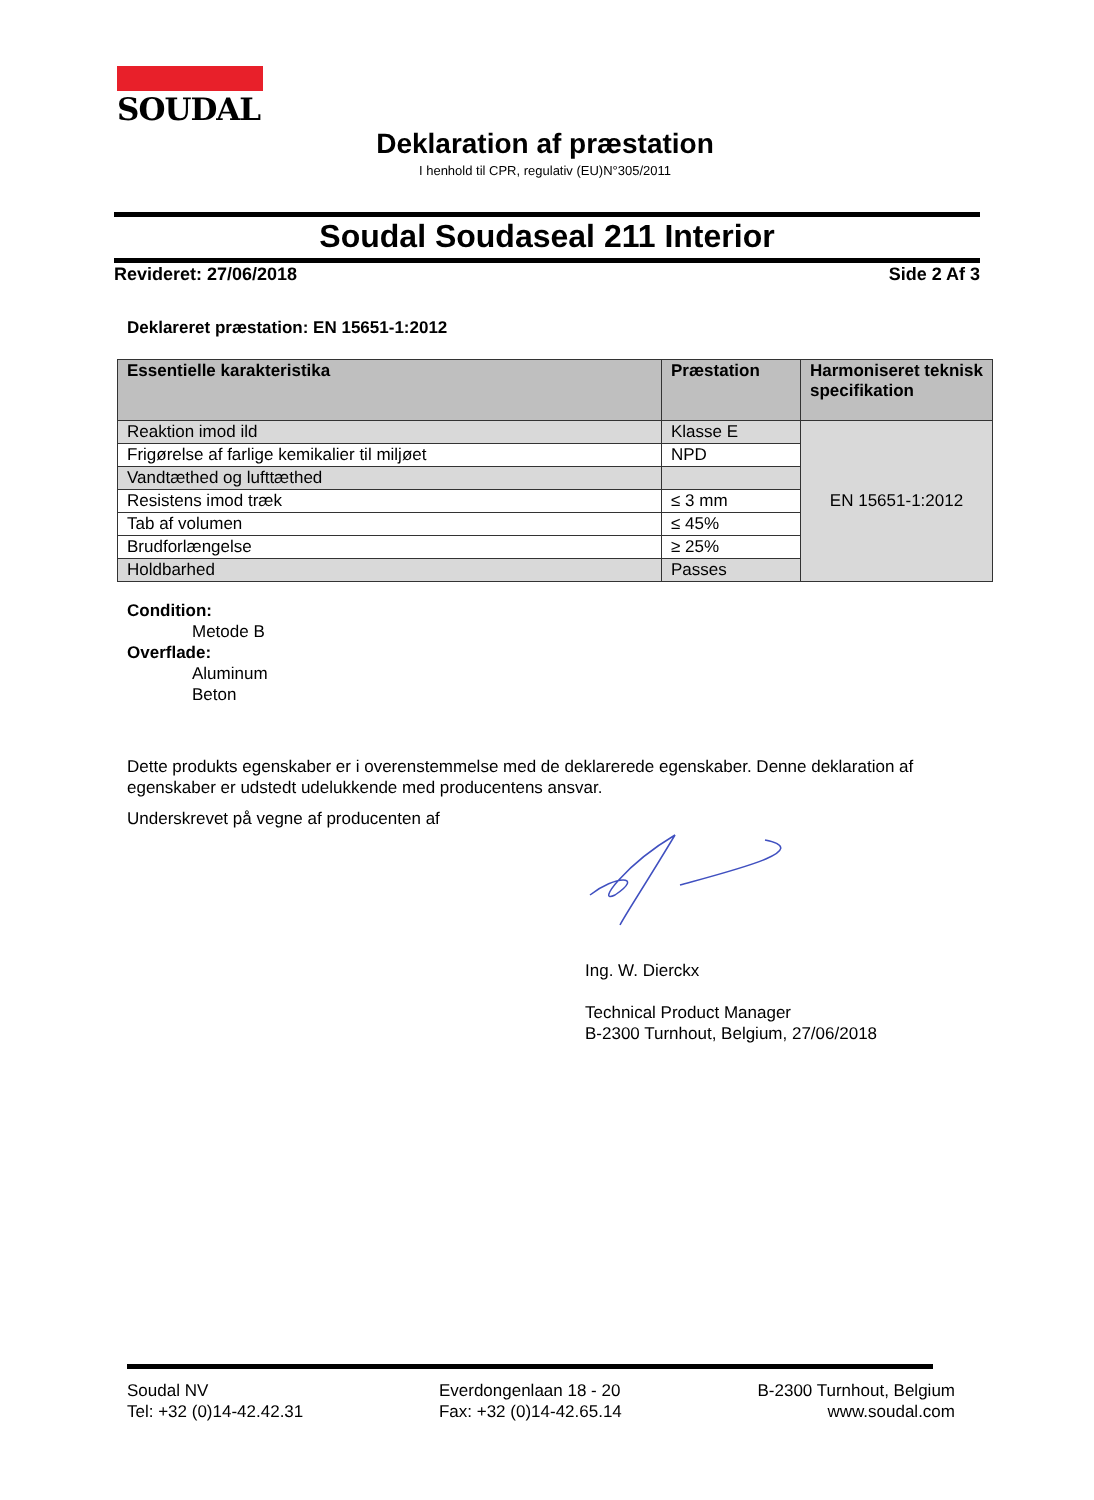SOUDAL
Deklaration af præstation
I henhold til CPR, regulativ (EU)N°305/2011
Soudal Soudaseal 211 Interior
Revideret: 27/06/2018 Side 2 Af 3
Deklareret præstation: EN 15651-1:2012
| Essentielle karakteristika | Præstation | Harmoniseret teknisk specifikation |
| --- | --- | --- |
| Reaktion imod ild | Klasse E | EN 15651-1:2012 |
| Frigørelse af farlige kemikalier til miljøet | NPD | |
| Vandtæthed og lufttæthed | | |
| Resistens imod træk | ≤ 3 mm | |
| Tab af volumen | ≤ 45% | |
| Brudforlængelse | ≥ 25% | |
| Holdbarhed | Passes | |
Condition:
Metode B
Overflade:
Aluminum
Beton
Dette produkts egenskaber er i overenstemmelse med de deklarerede egenskaber. Denne deklaration af egenskaber er udstedt udelukkende med producentens ansvar.
Underskrevet på vegne af producenten af
Ing. W. Dierckx
Technical Product Manager
B-2300 Turnhout, Belgium, 27/06/2018
Soudal NV
Tel: +32 (0)14-42.42.31
Everdongenlaan 18 - 20
Fax: +32 (0)14-42.65.14
B-2300 Turnhout, Belgium
www.soudal.com